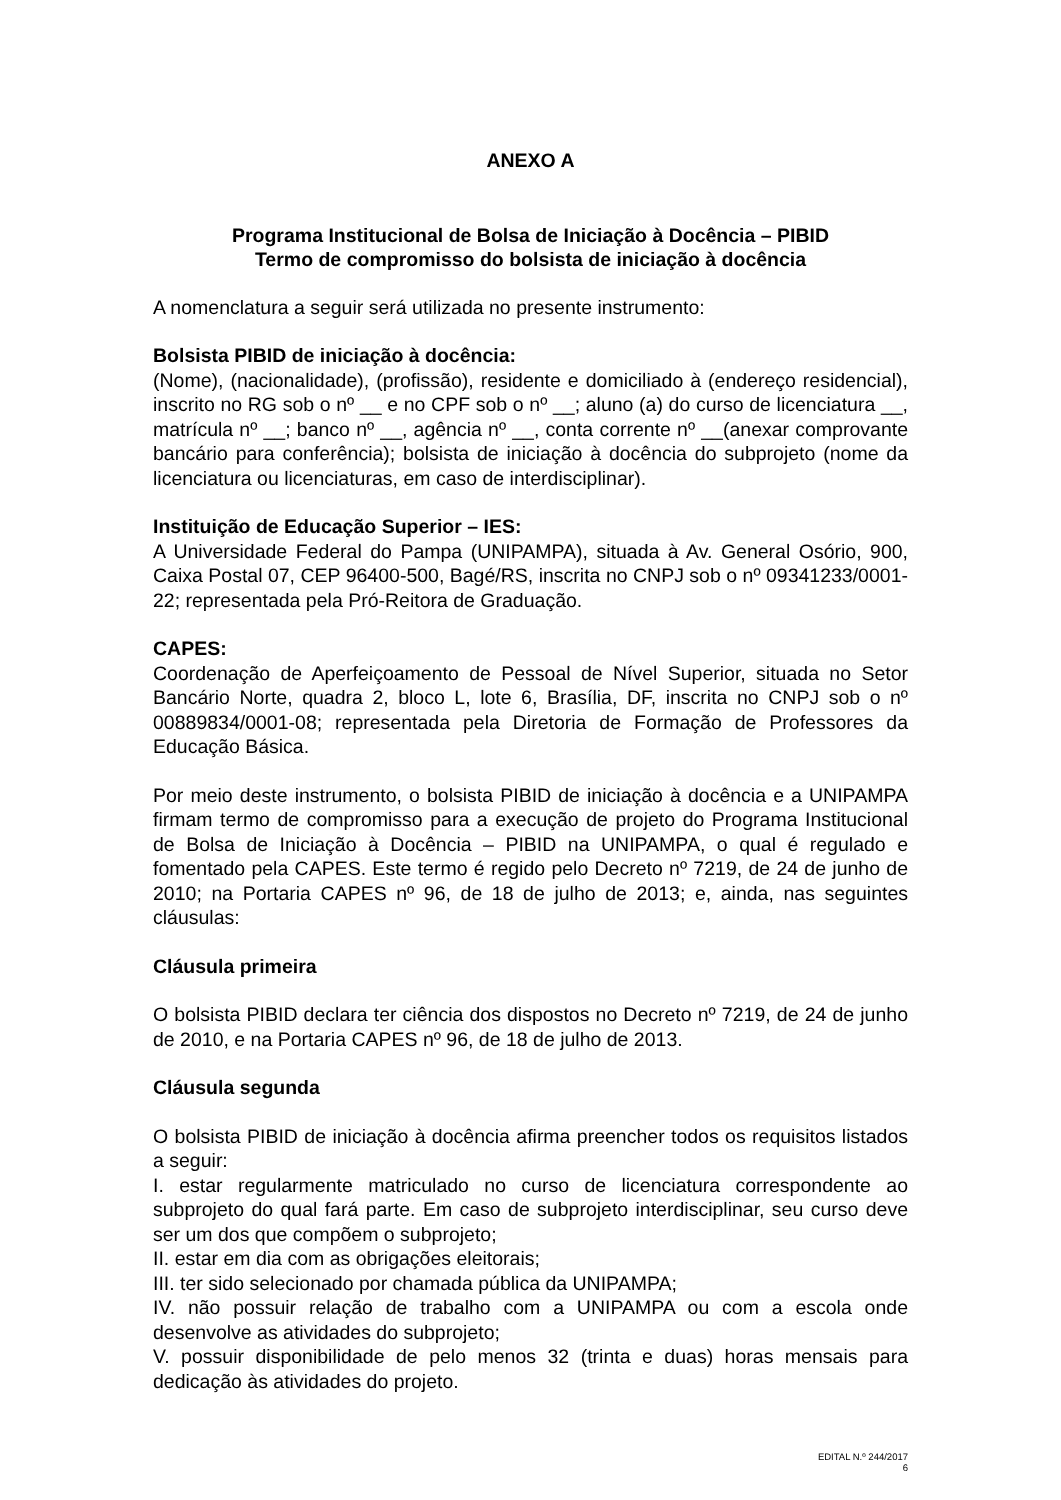ANEXO A
Programa Institucional de Bolsa de Iniciação à Docência – PIBID
Termo de compromisso do bolsista de iniciação à docência
A nomenclatura a seguir será utilizada no presente instrumento:
Bolsista PIBID de iniciação à docência:
(Nome), (nacionalidade), (profissão), residente e domiciliado à (endereço residencial), inscrito no RG sob o nº __ e no CPF sob o nº __; aluno (a) do curso de licenciatura __, matrícula nº __; banco nº __, agência nº __, conta corrente nº __(anexar comprovante bancário para conferência); bolsista de iniciação à docência do subprojeto (nome da licenciatura ou licenciaturas, em caso de interdisciplinar).
Instituição de Educação Superior – IES:
A Universidade Federal do Pampa (UNIPAMPA), situada à Av. General Osório, 900, Caixa Postal 07, CEP 96400-500, Bagé/RS, inscrita no CNPJ sob o nº 09341233/0001-22; representada pela Pró-Reitora de Graduação.
CAPES:
Coordenação de Aperfeiçoamento de Pessoal de Nível Superior, situada no Setor Bancário Norte, quadra 2, bloco L, lote 6, Brasília, DF, inscrita no CNPJ sob o nº 00889834/0001-08; representada pela Diretoria de Formação de Professores da Educação Básica.
Por meio deste instrumento, o bolsista PIBID de iniciação à docência e a UNIPAMPA firmam termo de compromisso para a execução de projeto do Programa Institucional de Bolsa de Iniciação à Docência – PIBID na UNIPAMPA, o qual é regulado e fomentado pela CAPES. Este termo é regido pelo Decreto nº 7219, de 24 de junho de 2010; na Portaria CAPES nº 96, de 18 de julho de 2013; e, ainda, nas seguintes cláusulas:
Cláusula primeira
O bolsista PIBID declara ter ciência dos dispostos no Decreto nº 7219, de 24 de junho de 2010, e na Portaria CAPES nº 96, de 18 de julho de 2013.
Cláusula segunda
O bolsista PIBID de iniciação à docência afirma preencher todos os requisitos listados a seguir:
I. estar regularmente matriculado no curso de licenciatura correspondente ao subprojeto do qual fará parte. Em caso de subprojeto interdisciplinar, seu curso deve ser um dos que compõem o subprojeto;
II. estar em dia com as obrigações eleitorais;
III. ter sido selecionado por chamada pública da UNIPAMPA;
IV. não possuir relação de trabalho com a UNIPAMPA ou com a escola onde desenvolve as atividades do subprojeto;
V. possuir disponibilidade de pelo menos 32 (trinta e duas) horas mensais para dedicação às atividades do projeto.
EDITAL N.º 244/2017
6